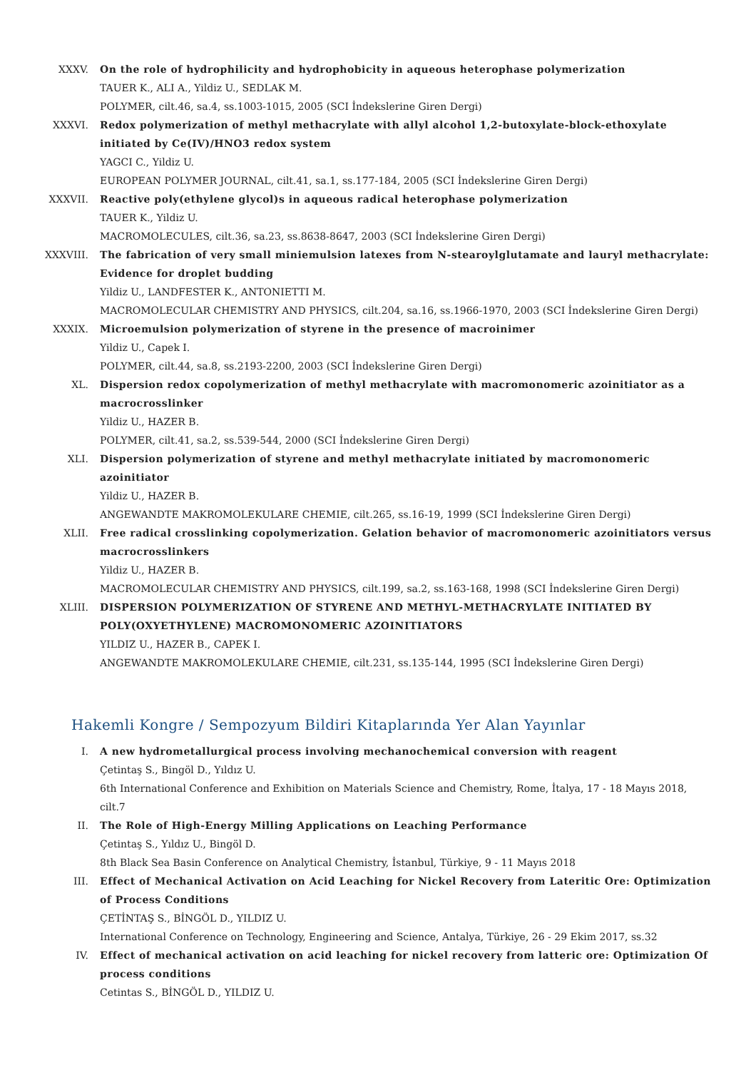XXXV. On the role of hydrophilicity and hydrophobicity in aqueous heterophase polymerization
TAUER K., ALI A., Yildiz U., SEDLAK M.
POLYMER, cilt.46, sa.4, ss.1003-1015, 2005 (SCI İndekslerine Giren Dergi)
XXXVI. Redox polymerization of methyl methacrylate with allyl alcohol 1,2-butoxylate-block-ethoxylate initiated by Ce(IV)/HNO3 redox system
YAGCI C., Yildiz U.
EUROPEAN POLYMER JOURNAL, cilt.41, sa.1, ss.177-184, 2005 (SCI İndekslerine Giren Dergi)
XXXVII. Reactive poly(ethylene glycol)s in aqueous radical heterophase polymerization
TAUER K., Yildiz U.
MACROMOLECULES, cilt.36, sa.23, ss.8638-8647, 2003 (SCI İndekslerine Giren Dergi)
XXXVIII.
The fabrication of very small miniemulsion latexes from N-stearoylglutamate and lauryl methacrylate: Evidence for droplet budding
Yildiz U., LANDFESTER K., ANTONIETTI M.
MACROMOLECULAR CHEMISTRY AND PHYSICS, cilt.204, sa.16, ss.1966-1970, 2003 (SCI İndekslerine Giren Dergi)
XXXIX. Microemulsion polymerization of styrene in the presence of macroinimer
Yildiz U., Capek I.
POLYMER, cilt.44, sa.8, ss.2193-2200, 2003 (SCI İndekslerine Giren Dergi)
XL. Dispersion redox copolymerization of methyl methacrylate with macromonomeric azoinitiator as a macrocrosslinker
Yildiz U., HAZER B.
POLYMER, cilt.41, sa.2, ss.539-544, 2000 (SCI İndekslerine Giren Dergi)
XLI. Dispersion polymerization of styrene and methyl methacrylate initiated by macromonomeric azoinitiator
Yildiz U., HAZER B.
ANGEWANDTE MAKROMOLEKULARE CHEMIE, cilt.265, ss.16-19, 1999 (SCI İndekslerine Giren Dergi)
XLII. Free radical crosslinking copolymerization. Gelation behavior of macromonomeric azoinitiators versus macrocrosslinkers
Yildiz U., HAZER B.
MACROMOLECULAR CHEMISTRY AND PHYSICS, cilt.199, sa.2, ss.163-168, 1998 (SCI İndekslerine Giren Dergi)
XLIII. DISPERSION POLYMERIZATION OF STYRENE AND METHYL-METHACRYLATE INITIATED BY POLY(OXYETHYLENE) MACROMONOMERIC AZOINITIATORS
YILDIZ U., HAZER B., CAPEK I.
ANGEWANDTE MAKROMOLEKULARE CHEMIE, cilt.231, ss.135-144, 1995 (SCI İndekslerine Giren Dergi)
Hakemli Kongre / Sempozyum Bildiri Kitaplarında Yer Alan Yayınlar
I. A new hydrometallurgical process involving mechanochemical conversion with reagent
Çetintaş S., Bingöl D., Yıldız U.
6th International Conference and Exhibition on Materials Science and Chemistry, Rome, İtalya, 17 - 18 Mayıs 2018, cilt.7
II. The Role of High-Energy Milling Applications on Leaching Performance
Çetintaş S., Yıldız U., Bingöl D.
8th Black Sea Basin Conference on Analytical Chemistry, İstanbul, Türkiye, 9 - 11 Mayıs 2018
III. Effect of Mechanical Activation on Acid Leaching for Nickel Recovery from Lateritic Ore: Optimization of Process Conditions
ÇETİNTAŞ S., BİNGÖL D., YILDIZ U.
International Conference on Technology, Engineering and Science, Antalya, Türkiye, 26 - 29 Ekim 2017, ss.32
IV. Effect of mechanical activation on acid leaching for nickel recovery from latteric ore: Optimization Of process conditions
Cetintas S., BİNGÖL D., YILDIZ U.